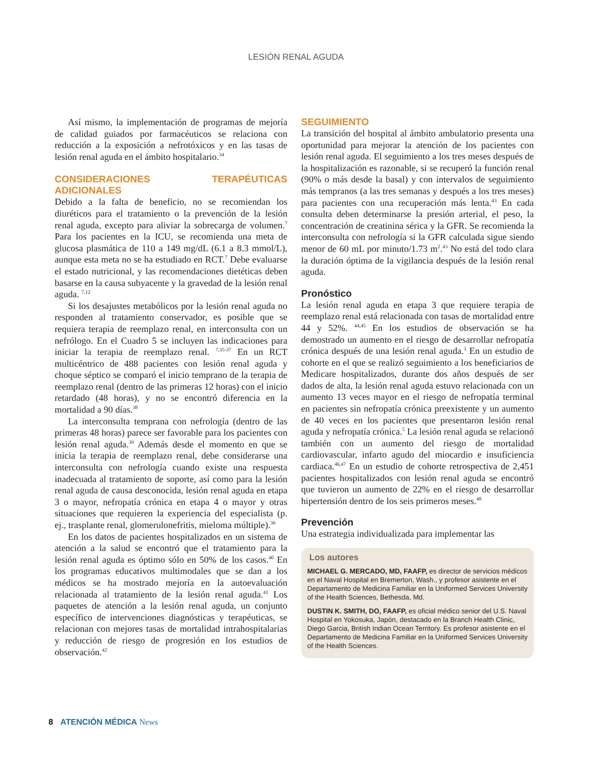LESIÓN RENAL AGUDA
Así mismo, la implementación de programas de mejoría de calidad guiados por farmacéuticos se relaciona con reducción a la exposición a nefrotóxicos y en las tasas de lesión renal aguda en el ámbito hospitalario.<sup>34</sup>
CONSIDERACIONES TERAPÉUTICAS ADICIONALES
Debido a la falta de beneficio, no se recomiendan los diuréticos para el tratamiento o la prevención de la lesión renal aguda, excepto para aliviar la sobrecarga de volumen.<sup>7</sup> Para los pacientes en la ICU, se recomienda una meta de glucosa plasmática de 110 a 149 mg/dL (6.1 a 8.3 mmol/L), aunque esta meta no se ha estudiado en RCT.<sup>7</sup> Debe evaluarse el estado nutricional, y las recomendaciones dietéticas deben basarse en la causa subyacente y la gravedad de la lesión renal aguda. <sup>7,12</sup>
Si los desajustes metabólicos por la lesión renal aguda no responden al tratamiento conservador, es posible que se requiera terapia de reemplazo renal, en interconsulta con un nefrólogo. En el Cuadro 5 se incluyen las indicaciones para iniciar la terapia de reemplazo renal. <sup>7,35-37</sup> En un RCT multicéntrico de 488 pacientes con lesión renal aguda y choque séptico se comparó el inicio temprano de la terapia de reemplazo renal (dentro de las primeras 12 horas) con el inicio retardado (48 horas), y no se encontró diferencia en la mortalidad a 90 días.<sup>38</sup>
La interconsulta temprana con nefrología (dentro de las primeras 48 horas) parece ser favorable para los pacientes con lesión renal aguda.<sup>39</sup> Además desde el momento en que se inicia la terapia de reemplazo renal, debe considerarse una interconsulta con nefrología cuando existe una respuesta inadecuada al tratamiento de soporte, así como para la lesión renal aguda de causa desconocida, lesión renal aguda en etapa 3 o mayor, nefropatía crónica en etapa 4 o mayor y otras situaciones que requieren la experiencia del especialista (p. ej., trasplante renal, glomerulonefritis, mieloma múltiple).<sup>36</sup>
En los datos de pacientes hospitalizados en un sistema de atención a la salud se encontró que el tratamiento para la lesión renal aguda es óptimo sólo en 50% de los casos.<sup>40</sup> En los programas educativos multimodales que se dan a los médicos se ha mostrado mejoría en la autoevaluación relacionada al tratamiento de la lesión renal aguda.<sup>41</sup> Los paquetes de atención a la lesión renal aguda, un conjunto específico de intervenciones diagnósticas y terapéuticas, se relacionan con mejores tasas de mortalidad intrahospitalarias y reducción de riesgo de progresión en los estudios de observación.<sup>42</sup>
SEGUIMIENTO
La transición del hospital al ámbito ambulatorio presenta una oportunidad para mejorar la atención de los pacientes con lesión renal aguda. El seguimiento a los tres meses después de la hospitalización es razonable, si se recuperó la función renal (90% o más desde la basal) y con intervalos de seguimiento más tempranos (a las tres semanas y después a los tres meses) para pacientes con una recuperación más lenta.<sup>43</sup> En cada consulta deben determinarse la presión arterial, el peso, la concentración de creatinina sérica y la GFR. Se recomienda la interconsulta con nefrología si la GFR calculada sigue siendo menor de 60 mL por minuto/1.73 m<sup>2</sup>.<sup>43</sup> No está del todo clara la duración óptima de la vigilancia después de la lesión renal aguda.
Pronóstico
La lesión renal aguda en etapa 3 que requiere terapia de reemplazo renal está relacionada con tasas de mortalidad entre 44 y 52%. <sup>44,45</sup> En los estudios de observación se ha demostrado un aumento en el riesgo de desarrollar nefropatía crónica después de una lesión renal aguda.<sup>3</sup> En un estudio de cohorte en el que se realizó seguimiento a los beneficiarios de Medicare hospitalizados, durante dos años después de ser dados de alta, la lesión renal aguda estuvo relacionada con un aumento 13 veces mayor en el riesgo de nefropatía terminal en pacientes sin nefropatía crónica preexistente y un aumento de 40 veces en los pacientes que presentaron lesión renal aguda y nefropatía crónica.<sup>5</sup> La lesión renal aguda se relacionó también con un aumento del riesgo de mortalidad cardiovascular, infarto agudo del miocardio e insuficiencia cardiaca.<sup>46,47</sup> En un estudio de cohorte retrospectiva de 2,451 pacientes hospitalizados con lesión renal aguda se encontró que tuvieron un aumento de 22% en el riesgo de desarrollar hipertensión dentro de los seis primeros meses.<sup>48</sup>
Prevención
Una estrategia individualizada para implementar las
Los autores
MICHAEL G. MERCADO, MD, FAAFP, es director de servicios médicos en el Naval Hospital en Bremerton, Wash., y profesor asistente en el Departamento de Medicina Familiar en la Uniformed Services University of the Health Sciences, Bethesda, Md.
DUSTIN K. SMITH, DO, FAAFP, es oficial médico senior del U.S. Naval Hospital en Yokosuka, Japón, destacado en la Branch Health Clinic, Diego Garcia, British Indian Ocean Territory. Es profesor asistente en el Departamento de Medicina Familiar en la Uniformed Services University of the Health Sciences.
8 ATENCIÓN MÉDICA News